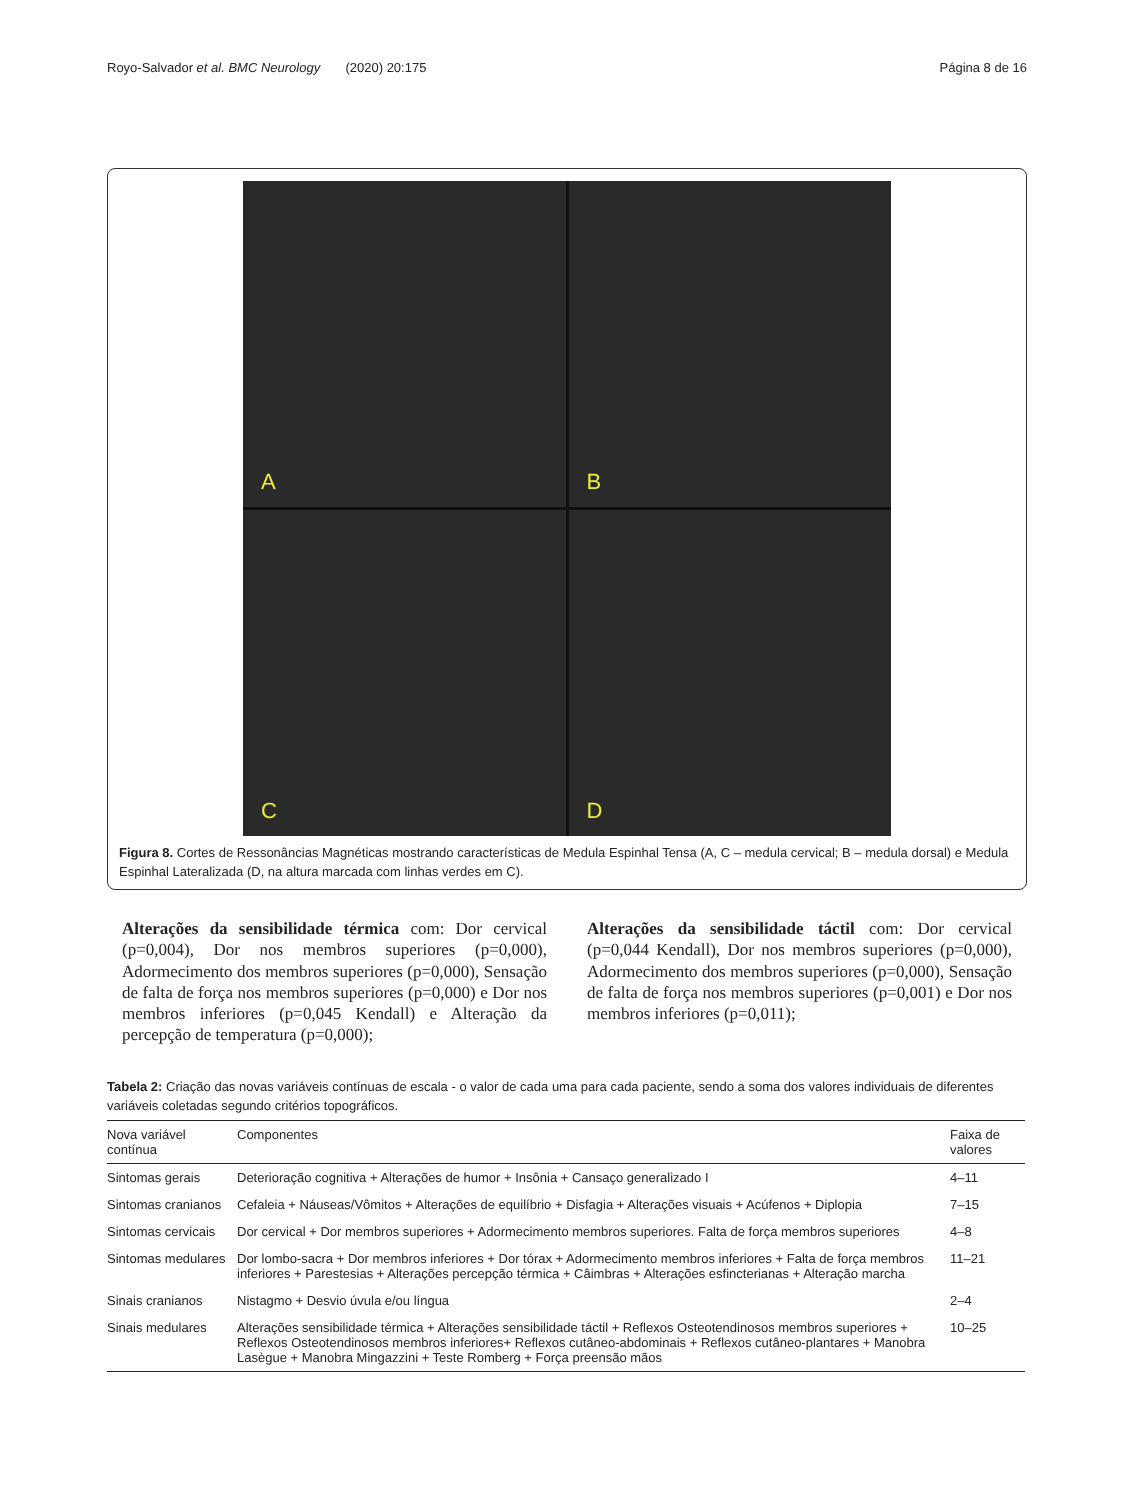Royo-Salvador et al. BMC Neurology (2020) 20:175 Página 8 de 16
A
B
C
D
Figura 8. Cortes de Ressonâncias Magnéticas mostrando características de Medula Espinhal Tensa (A, C – medula cervical; B – medula dorsal) e Medula Espinhal Lateralizada (D, na altura marcada com linhas verdes em C).
Alterações da sensibilidade térmica com: Dor cervical (p=0,004), Dor nos membros superiores (p=0,000), Adormecimento dos membros superiores (p=0,000), Sensação de falta de força nos membros superiores (p=0,000) e Dor nos membros inferiores (p=0,045 Kendall) e Alteração da percepção de temperatura (p=0,000);
Alterações da sensibilidade táctil com: Dor cervical (p=0,044 Kendall), Dor nos membros superiores (p=0,000), Adormecimento dos membros superiores (p=0,000), Sensação de falta de força nos membros superiores (p=0,001) e Dor nos membros inferiores (p=0,011);
Tabela 2: Criação das novas variáveis contínuas de escala - o valor de cada uma para cada paciente, sendo a soma dos valores individuais de diferentes variáveis coletadas segundo critérios topográficos.
| Nova variável contínua | Componentes | Faixa de valores |
| --- | --- | --- |
| Sintomas gerais | Deterioração cognitiva + Alterações de humor + Insônia + Cansaço generalizado I | 4–11 |
| Sintomas cranianos | Cefaleia + Náuseas/Vômitos + Alterações de equilíbrio + Disfagia + Alterações visuais + Acúfenos + Diplopia | 7–15 |
| Sintomas cervicais | Dor cervical + Dor membros superiores + Adormecimento membros superiores. Falta de força membros superiores | 4–8 |
| Sintomas medulares | Dor lombo-sacra + Dor membros inferiores + Dor tórax + Adormecimento membros inferiores + Falta de força membros inferiores + Parestesias + Alterações percepção térmica + Câimbras + Alterações esfincterianas + Alteração marcha | 11–21 |
| Sinais cranianos | Nistagmo + Desvio úvula e/ou língua | 2–4 |
| Sinais medulares | Alterações sensibilidade térmica + Alterações sensibilidade táctil + Reflexos Osteotendinosos membros superiores + Reflexos Osteotendinosos membros inferiores+ Reflexos cutâneo-abdominais + Reflexos cutâneo-plantares + Manobra Lasègue + Manobra Mingazzini + Teste Romberg + Força preensão mãos | 10–25 |